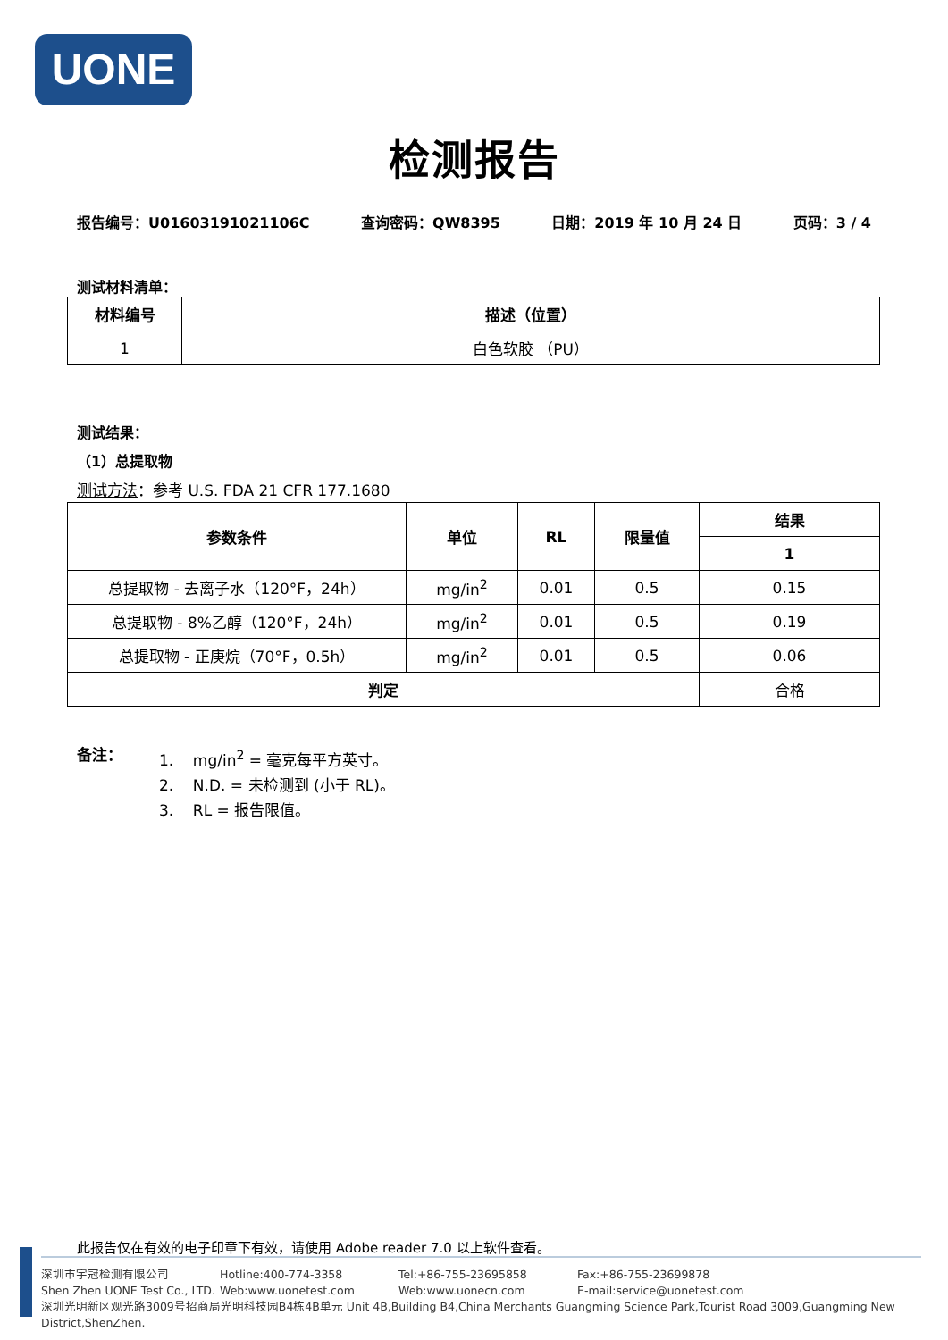UONE
检测报告
报告编号：U01603191021106C 查询密码：QW8395 日期：2019 年 10 月 24 日 页码：3 / 4
测试材料清单：
| 材料编号 | 描述（位置） |
| --- | --- |
| 1 | 白色软胶 （PU） |
测试结果：
（1）总提取物
测试方法：参考 U.S. FDA 21 CFR 177.1680
| 参数条件 | 单位 | RL | 限量值 | 结果 |
| --- | --- | --- | --- | --- |
| | | | | 1 |
| 总提取物 - 去离子水（120°F，24h） | mg/in<sup>2</sup> | 0.01 | 0.5 | 0.15 |
| 总提取物 - 8%乙醇（120°F，24h） | mg/in<sup>2</sup> | 0.01 | 0.5 | 0.19 |
| 总提取物 - 正庚烷（70°F，0.5h） | mg/in<sup>2</sup> | 0.01 | 0.5 | 0.06 |
| 判定 | | | | 合格 |
备注：
1. mg/in<sup>2</sup> = 毫克每平方英寸。
2. N.D. = 未检测到 (小于 RL)。
3. RL = 报告限值。
此报告仅在有效的电子印章下有效，请使用 Adobe reader 7.0 以上软件查看。
深圳市宇冠检测有限公司 Hotline:400-774-3358 Tel:+86-755-23695858 Fax:+86-755-23699878
Shen Zhen UONE Test Co., LTD. Web:www.uonetest.com Web:www.uonecn.com E-mail:service@uonetest.com
深圳光明新区观光路3009号招商局光明科技园B4栋4B单元 Unit 4B,Building B4,China Merchants Guangming Science Park,Tourist Road 3009,Guangming New District,ShenZhen.